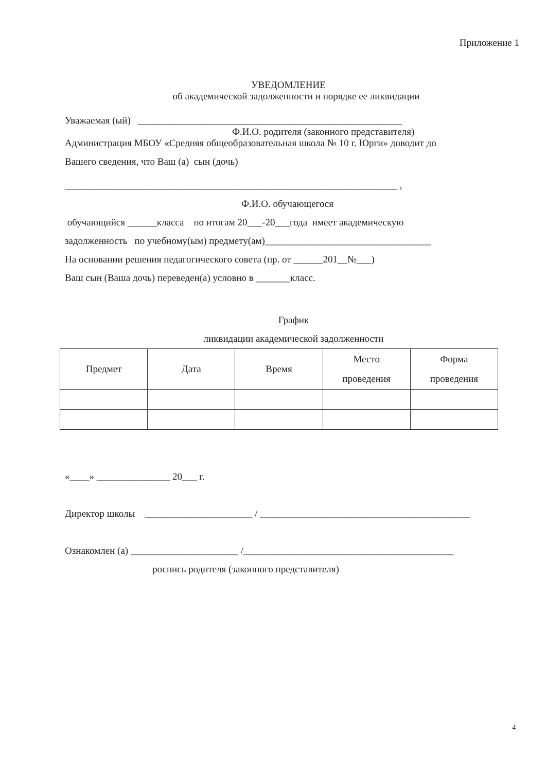Приложение 1
УВЕДОМЛЕНИЕ
об академической задолженности и порядке ее ликвидации
Уважаемая (ый) ______________________________________________________
Ф.И.О. родителя (законного представителя)
Администрация МБОУ «Средняя общеобразовательная школа № 10 г. Юрги» доводит до
Вашего сведения, что Ваш (а) сын (дочь)
____________________________________________________________________ ,
Ф.И.О. обучающегося
обучающийся ______класса по итогам 20___-20___года имеет академическую
задолженность по учебному(ым) предмету(ам)__________________________________
На основании решения педагогического совета (пр. от ______201__№___)
Ваш сын (Ваша дочь) переведен(а) условно в _______класс.
График
ликвидации академической задолженности
| Предмет | Дата | Время | Место проведения | Форма проведения |
| --- | --- | --- | --- | --- |
«____» _______________ 20___ г.
Директор школы ______________________ / ___________________________________________
Ознакомлен (а) ______________________ /___________________________________________
роспись родителя (законного представителя)
4